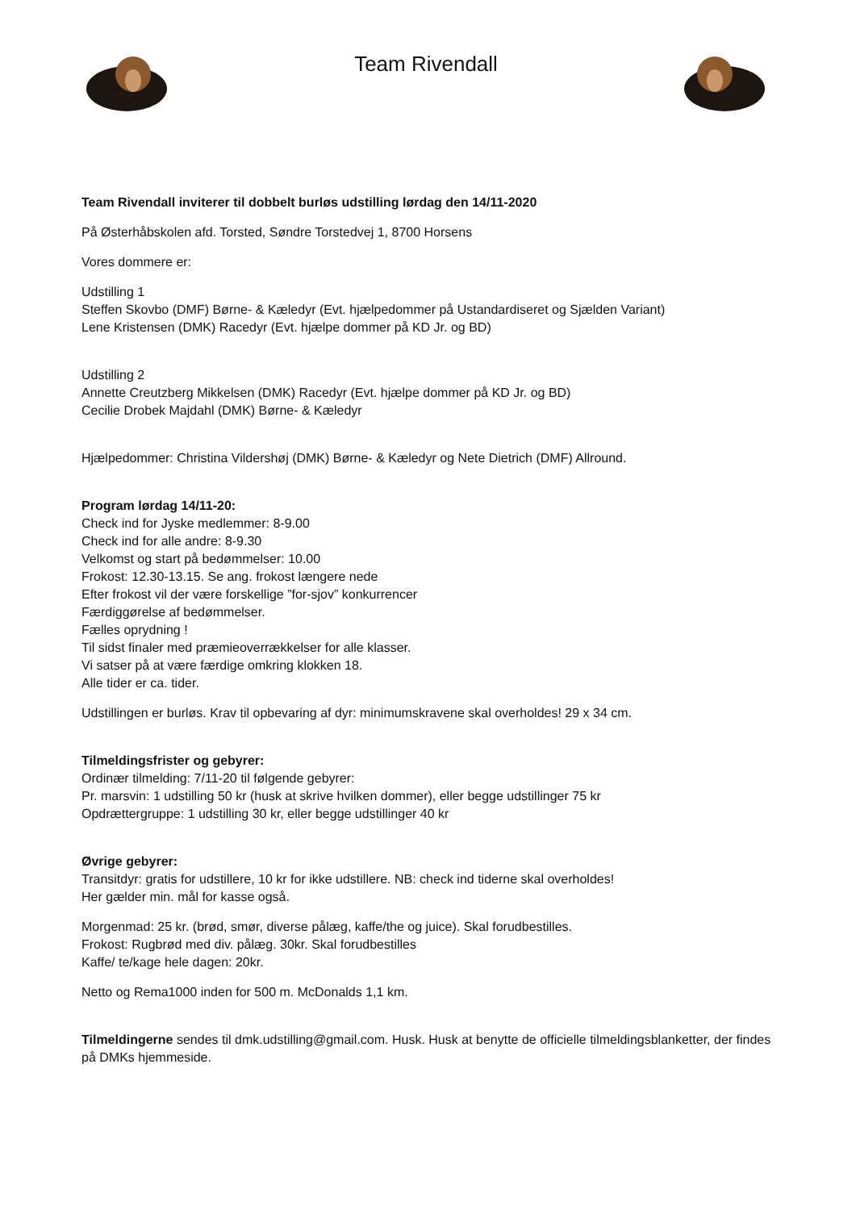Team Rivendall
Team Rivendall inviterer til dobbelt burløs udstilling lørdag den 14/11-2020
På Østerhåbskolen afd. Torsted, Søndre Torstedvej 1, 8700 Horsens
Vores dommere er:
Udstilling 1
Steffen Skovbo (DMF) Børne- & Kæledyr (Evt. hjælpedommer på Ustandardiseret og Sjælden Variant)
Lene Kristensen (DMK) Racedyr (Evt. hjælpe dommer på KD Jr. og BD)
Udstilling 2
Annette Creutzberg Mikkelsen (DMK) Racedyr (Evt. hjælpe dommer på KD Jr. og BD)
Cecilie Drobek Majdahl (DMK) Børne- & Kæledyr
Hjælpedommer: Christina Vildershøj (DMK) Børne- & Kæledyr og Nete Dietrich (DMF) Allround.
Program lørdag 14/11-20:
Check ind for Jyske medlemmer: 8-9.00
Check ind for alle andre: 8-9.30
Velkomst og start på bedømmelser: 10.00
Frokost: 12.30-13.15. Se ang. frokost længere nede
Efter frokost vil der være forskellige ”for-sjov” konkurrencer
Færdiggørelse af bedømmelser.
Fælles oprydning !
Til sidst finaler med præmieoverrækkelser for alle klasser.
Vi satser på at være færdige omkring klokken 18.
Alle tider er ca. tider.
Udstillingen er burløs. Krav til opbevaring af dyr: minimumskravene skal overholdes! 29 x 34 cm.
Tilmeldingsfrister og gebyrer:
Ordinær tilmelding: 7/11-20 til følgende gebyrer:
Pr. marsvin: 1 udstilling 50 kr (husk at skrive hvilken dommer), eller begge udstillinger 75 kr
Opdrættergruppe: 1 udstilling 30 kr, eller begge udstillinger 40 kr
Øvrige gebyrer:
Transitdyr: gratis for udstillere, 10 kr for ikke udstillere. NB: check ind tiderne skal overholdes!
Her gælder min. mål for kasse også.
Morgenmad: 25 kr. (brød, smør, diverse pålæg, kaffe/the og juice). Skal forudbestilles.
Frokost: Rugbrød med div. pålæg. 30kr. Skal forudbestilles
Kaffe/ te/kage hele dagen: 20kr.
Netto og Rema1000 inden for 500 m. McDonalds 1,1 km.
Tilmeldingerne sendes til dmk.udstilling@gmail.com. Husk. Husk at benytte de officielle tilmeldingsblanketter, der findes på DMKs hjemmeside.